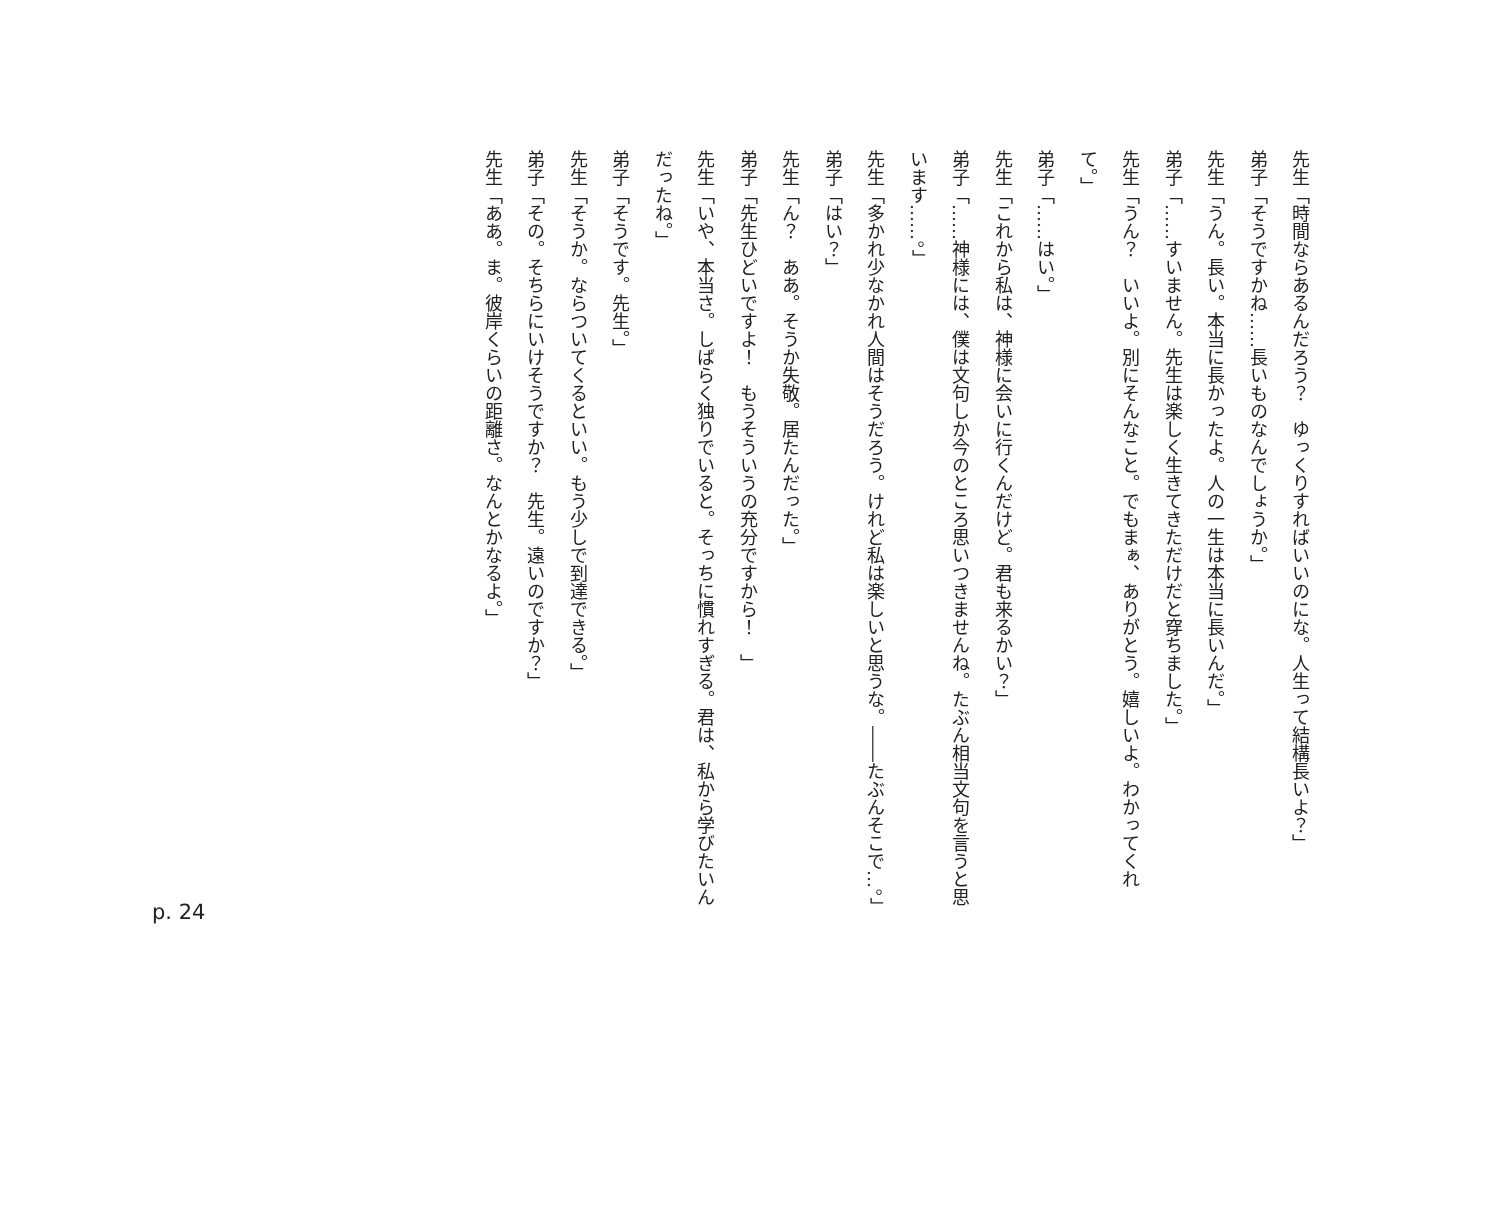先生「時間ならあるんだろう？　ゆっくりすればいいのにな。人生って結構長いよ？」
弟子「そうですかね……長いものなんでしょうか。」
先生「うん。長い。本当に長かったよ。人の一生は本当に長いんだ。」
弟子「……すいません。先生は楽しく生きてきただけだと穿ちました。」
先生「うん？　いいよ。別にそんなこと。でもまぁ、ありがとう。嬉しいよ。わかってくれて。」
弟子「……はい。」
先生「これから私は、神様に会いに行くんだけど。君も来るかい？」
弟子「……神様には、僕は文句しか今のところ思いつきませんね。たぶん相当文句を言うと思います……。」
先生「多かれ少なかれ人間はそうだろう。けれど私は楽しいと思うな。――たぶんそこで…。」
弟子「はい？」
先生「ん？　ああ。そうか失敬。居たんだった。」
弟子「先生ひどいですよ！　もうそういうの充分ですから！　」
先生「いや、本当さ。しばらく独りでいると。そっちに慣れすぎる。君は、私から学びたいんだったね。」
弟子「そうです。先生。」
先生「そうか。ならついてくるといい。もう少しで到達できる。」
弟子「その。そちらにいけそうですか？　先生。遠いのですか？」
先生「ああ。ま。彼岸くらいの距離さ。なんとかなるよ。」
p. 24